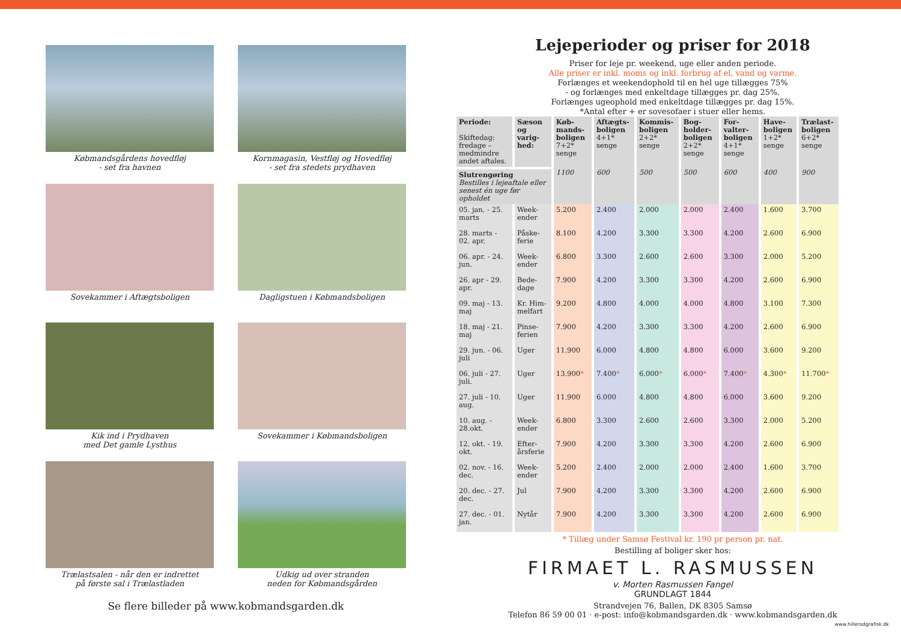Købmandsgårdens hovedfløj
- set fra havnen
Kornmagasin, Vestfløj og Hovedfløj
- set fra stedets prydhaven
Sovekammer i Aftægtsboligen
Dagligstuen i Købmandsboligen
Kik ind i Prydhaven
med Det gamle Lysthus
Sovekammer i Købmandsboligen
Trælastsalen - når den er indrettet
på første sal i Trælastladen
Udkig ud over stranden
neden for Købmandsgården
Se flere billeder på www.kobmandsgarden.dk
Lejeperioder og priser for 2018
Priser for leje pr. weekend, uge eller anden periode.
Alle priser er inkl. moms og inkl. forbrug af el, vand og varme.
Forlænges et weekendophold til en hel uge tillægges 75%
- og forlænges med enkeltdage tillægges pr. dag 25%.
Forlænges ugeophold med enkeltdage tillægges pr. dag 15%.
*Antal efter + er sovesofaer i stuer eller hems.
| Periode: Skiftedag: fredage – medmindre andet aftales. | Sæson og varig-hed: | Køb-mands-boligen 7+2* senge | Aftægts-boligen 4+1* senge | Kommis-boligen 2+2* senge | Bog-holder-boligen 2+2* senge | For-valter-boligen 4+1* senge | Have-boligen 1+2* senge | Trælast-boligen 6+2* senge |
| --- | --- | --- | --- | --- | --- | --- | --- | --- |
| Slutrengøring Bestilles i lejeaftale eller senest én uge før opholdet | | 1100 | 600 | 500 | 500 | 600 | 400 | 900 |
| 05. jan. - 25. marts | Week-ender | 5.200 | 2.400 | 2.000 | 2.000 | 2.400 | 1.600 | 3.700 |
| 28. marts - 02. apr. | Påske-ferie | 8.100 | 4.200 | 3.300 | 3.300 | 4.200 | 2.600 | 6.900 |
| 06. apr. - 24. jun. | Week-ender | 6.800 | 3.300 | 2.600 | 2.600 | 3.300 | 2.000 | 5.200 |
| 26. apr - 29. apr. | Bede-dage | 7.900 | 4.200 | 3.300 | 3.300 | 4.200 | 2.600 | 6.900 |
| 09. maj - 13. maj | Kr. Him-melfart | 9.200 | 4.800 | 4.000 | 4.000 | 4.800 | 3.100 | 7.300 |
| 18. maj - 21. maj | Pinse-ferien | 7.900 | 4.200 | 3.300 | 3.300 | 4.200 | 2.600 | 6.900 |
| 29. jun. - 06. juli | Uger | 11.900 | 6.000 | 4.800 | 4.800 | 6.000 | 3.600 | 9.200 |
| 06. juli - 27. juli. | Uger | 13.900 * | 7.400 * | 6.000 * | 6.000 * | 7.400 * | 4.300 * | 11.700 * |
| 27. juli - 10. aug. | Uger | 11.900 | 6.000 | 4.800 | 4.800 | 6.000 | 3.600 | 9.200 |
| 10. aug. - 28.okt. | Week-ender | 6.800 | 3.300 | 2.600 | 2.600 | 3.300 | 2.000 | 5.200 |
| 12. okt. - 19. okt. | Efter-årsferie | 7.900 | 4.200 | 3.300 | 3.300 | 4.200 | 2.600 | 6.900 |
| 02. nov. - 16. dec. | Week-ender | 5.200 | 2.400 | 2.000 | 2.000 | 2.400 | 1.600 | 3.700 |
| 20. dec. - 27. dec. | Jul | 7.900 | 4.200 | 3.300 | 3.300 | 4.200 | 2.600 | 6.900 |
| 27. dec. - 01. jan. | Nytår | 7.900 | 4.200 | 3.300 | 3.300 | 4.200 | 2.600 | 6.900 |
* Tillæg under Samsø Festival kr. 190 pr person pr. nat.
Bestilling af boliger sker hos:
FIRMAET L. RASMUSSEN
v. Morten Rasmussen Fangel
GRUNDLAGT 1844
Strandvejen 76, Ballen, DK 8305 Samsø
Telefon 86 59 00 01 · e-post: info@kobmandsgarden.dk · www.kobmandsgarden.dk
www.hillerodgrafisk.dk